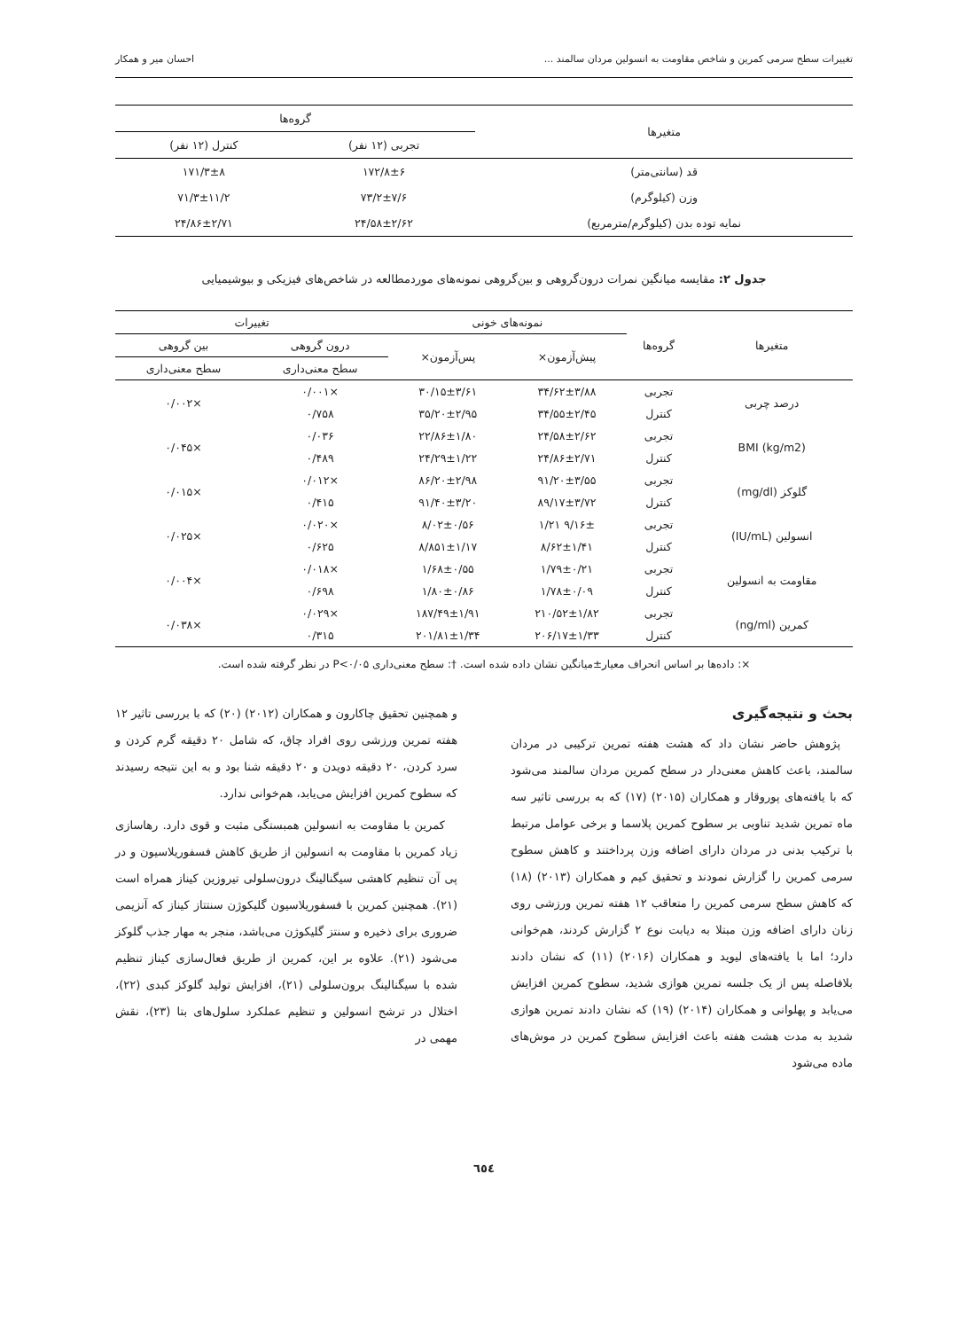تغییرات سطح سرمی کمرین و شاخص مقاومت به انسولین مردان سالمند ... احسان میر و همکار
| متغیرها | گروه‌ها | |
| --- | --- | --- |
| | تجربی (۱۲ نفر) | کنترل (۱۲ نفر) |
| قد (سانتی‌متر) | ۱۷۲/۸±۶ | ۱۷۱/۳±۸ |
| وزن (کیلوگرم) | ۷۳/۲±۷/۶ | ۷۱/۳±۱۱/۲ |
| نمایه توده بدن (کیلوگرم/مترمربع) | ۲۴/۵۸±۲/۶۲ | ۲۴/۸۶±۲/۷۱ |
جدول ۲: مقایسه میانگین نمرات درون‌گروهی و بین‌گروهی نمونه‌های موردمطالعه در شاخص‌های فیزیکی و بیوشیمیایی
| متغیرها | گروه‌ها | نمونه‌های خونی | | تغییرات | |
| --- | --- | --- | --- | --- | --- |
| | | پیش‌آزمون× | پس‌آزمون× | درون گروهی | بین گروهی |
| | | | | سطح معنی‌داری | سطح معنی‌داری |
| درصد چربی | تجربی | ۳۴/۶۲±۳/۸۸ | ۳۰/۱۵±۳/۶۱ | ×۰/۰۰۱ | ×۰/۰۰۲ |
| | کنترل | ۳۴/۵۵±۲/۴۵ | ۳۵/۲۰±۲/۹۵ | ۰/۷۵۸ | |
| BMI (kg/m2) | تجربی | ۲۴/۵۸±۲/۶۲ | ۲۲/۸۶±۱/۸۰ | ۰/۰۳۶ | ×۰/۰۴۵ |
| | کنترل | ۲۴/۸۶±۲/۷۱ | ۲۴/۲۹±۱/۲۲ | ۰/۴۸۹ | |
| گلوکز (mg/dl) | تجربی | ۹۱/۲۰±۳/۵۵ | ۸۶/۲۰±۲/۹۸ | ×۰/۰۱۲ | ×۰/۰۱۵ |
| | کنترل | ۸۹/۱۷±۳/۷۲ | ۹۱/۴۰±۳/۲۰ | ۰/۴۱۵ | |
| انسولین (IU/mL) | تجربی | ۹/۱۶± ۱/۲۱ | ۸/۰۲±۰/۵۶ | ×۰/۰۲۰ | ×۰/۰۲۵ |
| | کنترل | ۸/۶۲±۱/۴۱ | ۸/۸۵۱±۱/۱۷ | ۰/۶۲۵ | |
| مقاومت به انسولین | تجربی | ۱/۷۹±۰/۲۱ | ۱/۶۸±۰/۵۵ | ×۰/۰۱۸ | ×۰/۰۰۴ |
| | کنترل | ۱/۷۸±۰/۰۹ | ۱/۸۰±۰/۸۶ | ۰/۶۹۸ | |
| کمرین (ng/ml) | تجربی | ۲۱۰/۵۲±۱/۸۲ | ۱۸۷/۴۹±۱/۹۱ | ×۰/۰۲۹ | ×۰/۰۳۸ |
| | کنترل | ۲۰۶/۱۷±۱/۳۳ | ۲۰۱/۸۱±۱/۳۴ | ۰/۳۱۵ | |
×: داده‌ها بر اساس انحراف معیار±میانگین نشان داده شده است. †: سطح معنی‌داری P<۰/۰۵ در نظر گرفته شده است.
بحث و نتیجه‌گیری
پژوهش حاضر نشان داد که هشت هفته تمرین ترکیبی در مردان سالمند، باعث کاهش معنی‌دار در سطح کمرین مردان سالمند می‌شود که با یافته‌های پوروقار و همکاران (۲۰۱۵) (۱۷) که به بررسی تاثیر سه ماه تمرین شدید تناوبی بر سطوح کمرین پلاسما و برخی عوامل مرتبط با ترکیب بدنی در مردان دارای اضافه وزن پرداختند و کاهش سطوح سرمی کمرین را گزارش نمودند و تحقیق کیم و همکاران (۲۰۱۳) (۱۸) که کاهش سطح سرمی کمرین را متعاقب ۱۲ هفته تمرین ورزشی روی زنان دارای اضافه وزن مبتلا به دیابت نوع ۲ گزارش کردند، هم‌خوانی دارد؛ اما با یافته‌های لیوید و همکاران (۲۰۱۶) (۱۱) که نشان دادند بلافاصله پس از یک جلسه تمرین هوازی شدید، سطوح کمرین افزایش می‌یابد و پهلوانی و همکاران (۲۰۱۴) (۱۹) که نشان دادند تمرین هوازی شدید به مدت هشت هفته باعث افزایش سطوح کمرین در موش‌های ماده می‌شود
و همچنین تحقیق چاکارون و همکاران (۲۰۱۲) (۲۰) که با بررسی تاثیر ۱۲ هفته تمرین ورزشی روی افراد چاق، که شامل ۲۰ دقیقه گرم کردن و سرد کردن، ۲۰ دقیقه دویدن و ۲۰ دقیقه شنا بود و به این نتیجه رسیدند که سطوح کمرین افزایش می‌یابد، هم‌خوانی ندارد.
کمرین با مقاومت به انسولین همبستگی مثبت و قوی دارد. رهاسازی زیاد کمرین با مقاومت به انسولین از طریق کاهش فسفوریلاسیون و در پی آن تنظیم کاهشی سیگنالینگ درون‌سلولی تیروزین کیناز همراه است (۲۱). همچنین کمرین با فسفوریلاسیون گلیکوژن سنتتاز کیناز که آنزیمی ضروری برای ذخیره و سنتز گلیکوژن می‌باشد، منجر به مهار جذب گلوکز می‌شود (۲۱). علاوه بر این، کمرین از طریق فعال‌سازی کیناز تنظیم شده با سیگنالینگ برون‌سلولی (۲۱)، افزایش تولید گلوکز کبدی (۲۲)، اختلال در ترشح انسولین و تنظیم عملکرد سلول‌های بتا (۲۳)، نقش مهمی در
٦٥٤